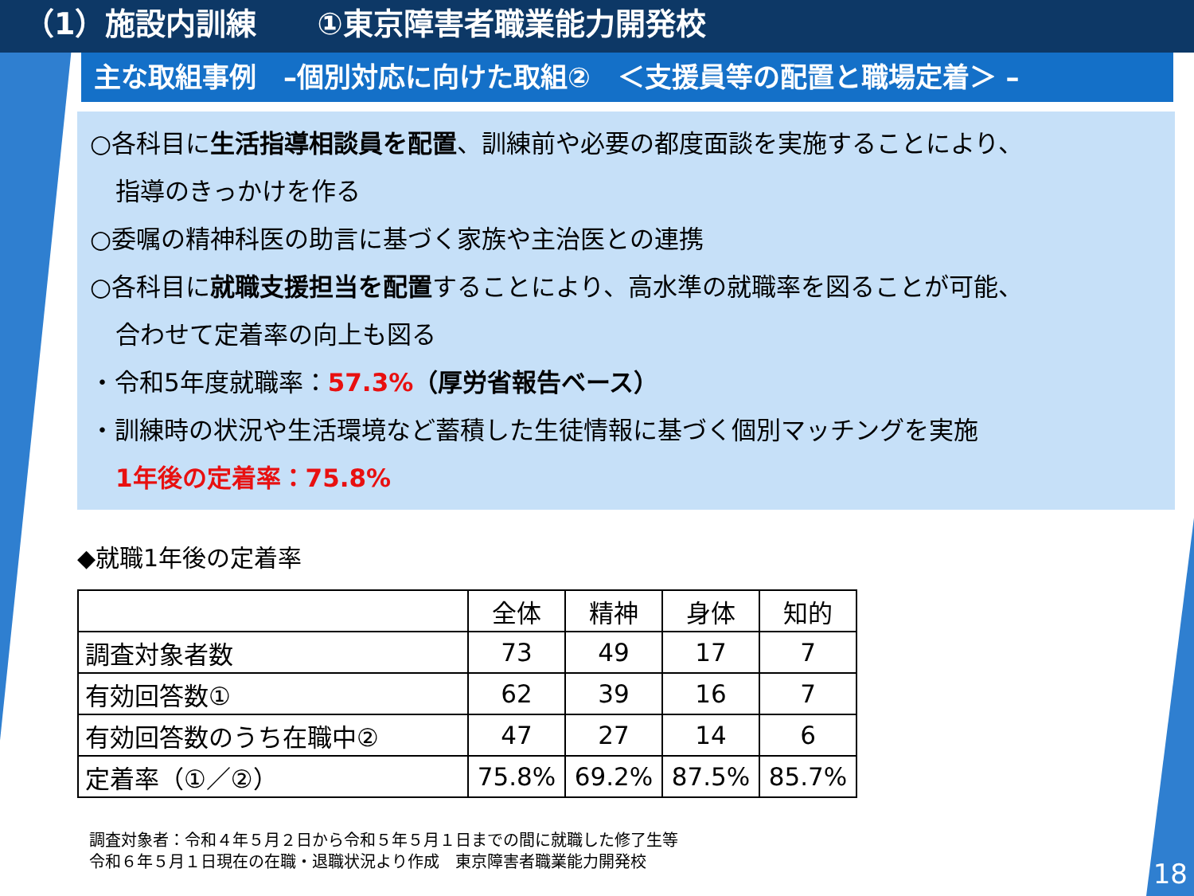（1）施設内訓練　　①東京障害者職業能力開発校
主な取組事例　–個別対応に向けた取組②　＜支援員等の配置と職場定着＞ –
○各科目に生活指導相談員を配置、訓練前や必要の都度面談を実施することにより、
指導のきっかけを作る
○委嘱の精神科医の助言に基づく家族や主治医との連携
○各科目に就職支援担当を配置することにより、高水準の就職率を図ることが可能、
合わせて定着率の向上も図る
・令和5年度就職率：57.3%（厚労省報告ベース）
・訓練時の状況や生活環境など蓄積した生徒情報に基づく個別マッチングを実施
1年後の定着率：75.8%
◆就職1年後の定着率
| | 全体 | 精神 | 身体 | 知的 |
| 調査対象者数 | 73 | 49 | 17 | 7 |
| 有効回答数① | 62 | 39 | 16 | 7 |
| 有効回答数のうち在職中② | 47 | 27 | 14 | 6 |
| 定着率（①／②） | 75.8% | 69.2% | 87.5% | 85.7% |
調査対象者：令和４年５月２日から令和５年５月１日までの間に就職した修了生等
令和６年５月１日現在の在職・退職状況より作成　東京障害者職業能力開発校
18